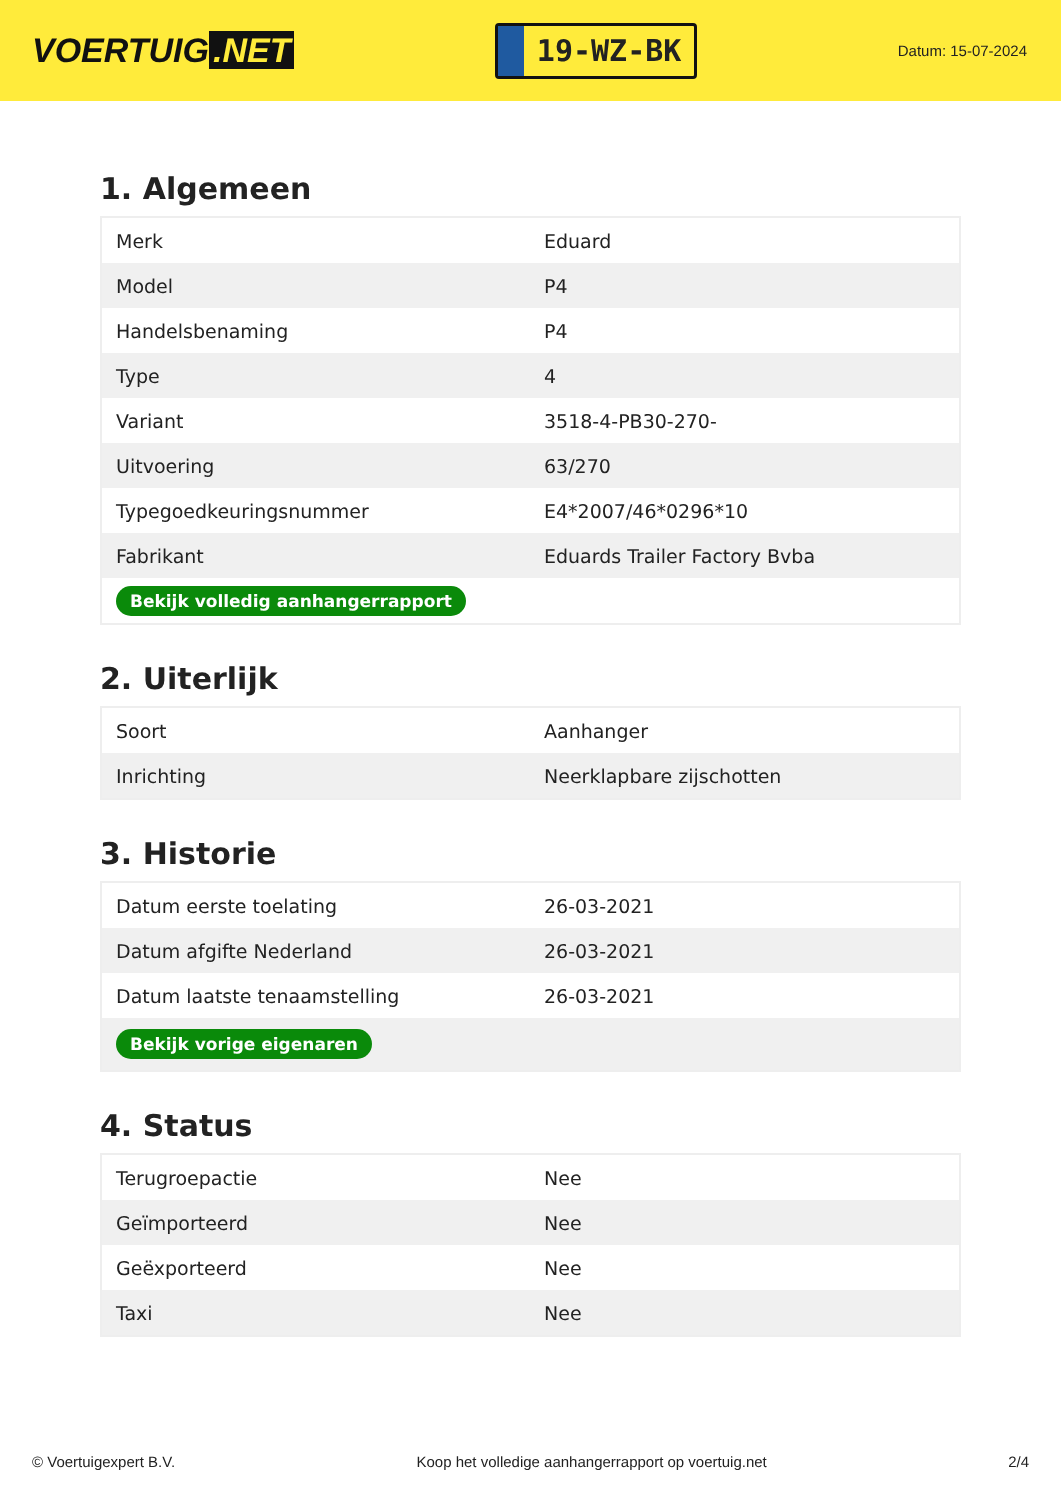VOERTUIG.NET
19-WZ-BK
Datum: 15-07-2024
1. Algemeen
| Merk | Eduard |
| Model | P4 |
| Handelsbenaming | P4 |
| Type | 4 |
| Variant | 3518-4-PB30-270- |
| Uitvoering | 63/270 |
| Typegoedkeuringsnummer | E4*2007/46*0296*10 |
| Fabrikant | Eduards Trailer Factory Bvba |
| Bekijk volledig aanhangerrapport | |
2. Uiterlijk
| Soort | Aanhanger |
| Inrichting | Neerklapbare zijschotten |
3. Historie
| Datum eerste toelating | 26-03-2021 |
| Datum afgifte Nederland | 26-03-2021 |
| Datum laatste tenaamstelling | 26-03-2021 |
| Bekijk vorige eigenaren | |
4. Status
| Terugroepactie | Nee |
| Geïmporteerd | Nee |
| Geëxporteerd | Nee |
| Taxi | Nee |
© Voertuigexpert B.V. Koop het volledige aanhangerrapport op voertuig.net 2/4